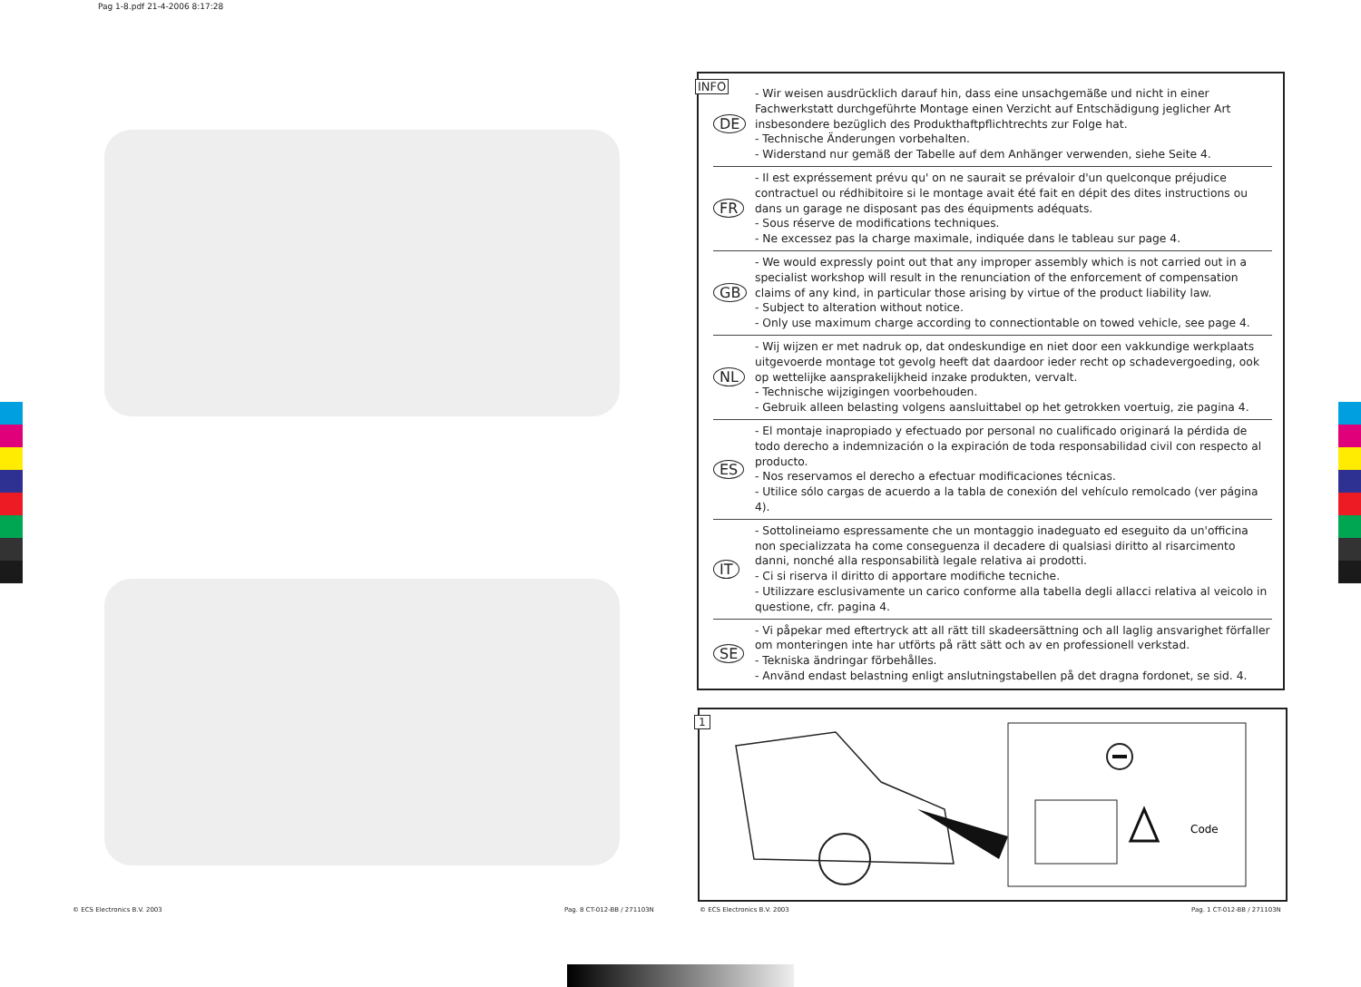Pag 1-8.pdf 21-4-2006 8:17:28
INFO
DE
- Wir weisen ausdrücklich darauf hin, dass eine unsachgemäße und nicht in einer Fachwerkstatt durchgeführte Montage einen Verzicht auf Entschädigung jeglicher Art insbesondere bezüglich des Produkthaftpflichtrechts zur Folge hat.
- Technische Änderungen vorbehalten.
- Widerstand nur gemäß der Tabelle auf dem Anhänger verwenden, siehe Seite 4.
FR
- Il est expréssement prévu qu' on ne saurait se prévaloir d'un quelconque préjudice contractuel ou rédhibitoire si le montage avait été fait en dépit des dites instructions ou dans un garage ne disposant pas des équipments adéquats.
- Sous réserve de modifications techniques.
- Ne excessez pas la charge maximale, indiquée dans le tableau sur page 4.
GB
- We would expressly point out that any improper assembly which is not carried out in a specialist workshop will result in the renunciation of the enforcement of compensation claims of any kind, in particular those arising by virtue of the product liability law.
- Subject to alteration without notice.
- Only use maximum charge according to connectiontable on towed vehicle, see page 4.
NL
- Wij wijzen er met nadruk op, dat ondeskundige en niet door een vakkundige werkplaats uitgevoerde montage tot gevolg heeft dat daardoor ieder recht op schadevergoeding, ook op wettelijke aansprakelijkheid inzake produkten, vervalt.
- Technische wijzigingen voorbehouden.
- Gebruik alleen belasting volgens aansluittabel op het getrokken voertuig, zie pagina 4.
ES
- El montaje inapropiado y efectuado por personal no cualificado originará la pérdida de todo derecho a indemnización o la expiración de toda responsabilidad civil con respecto al producto.
- Nos reservamos el derecho a efectuar modificaciones técnicas.
- Utilice sólo cargas de acuerdo a la tabla de conexión del vehículo remolcado (ver página 4).
IT
- Sottolineiamo espressamente che un montaggio inadeguato ed eseguito da un'officina non specializzata ha come conseguenza il decadere di qualsiasi diritto al risarcimento danni, nonché alla responsabilità legale relativa ai prodotti.
- Ci si riserva il diritto di apportare modifiche tecniche.
- Utilizzare esclusivamente un carico conforme alla tabella degli allacci relativa al veicolo in questione, cfr. pagina 4.
SE
- Vi påpekar med eftertryck att all rätt till skadeersättning och all laglig ansvarighet förfaller om monteringen inte har utförts på rätt sätt och av en professionell verkstad.
- Tekniska ändringar förbehålles.
- Använd endast belastning enligt anslutningstabellen på det dragna fordonet, se sid. 4.
1
Code
© ECS Electronics B.V. 2003 Pag. 8 CT-012-BB / 271103N © ECS Electronics B.V. 2003 Pag. 1 CT-012-BB / 271103N